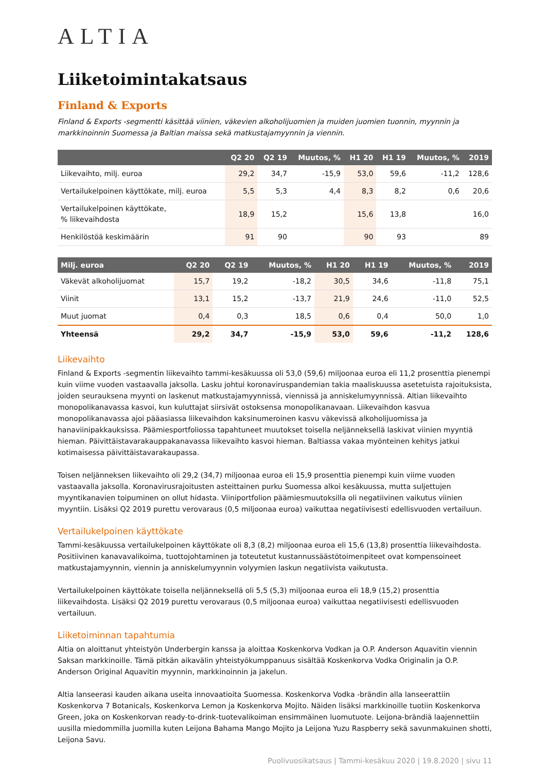ALTIA
Liiketoimintakatsaus
Finland & Exports
Finland & Exports -segmentti käsittää viinien, väkevien alkoholijuomien ja muiden juomien tuonnin, myynnin ja markkinoinnin Suomessa ja Baltian maissa sekä matkustajamyynnin ja viennin.
| | Q2 20 | Q2 19 | Muutos, % | H1 20 | H1 19 | Muutos, % | 2019 |
| --- | --- | --- | --- | --- | --- | --- | --- |
| Liikevaihto, milj. euroa | 29,2 | 34,7 | -15,9 | 53,0 | 59,6 | -11,2 | 128,6 |
| Vertailukelpoinen käyttökate, milj. euroa | 5,5 | 5,3 | 4,4 | 8,3 | 8,2 | 0,6 | 20,6 |
| Vertailukelpoinen käyttökate, % liikevaihdosta | 18,9 | 15,2 | | 15,6 | 13,8 | | 16,0 |
| Henkilöstöä keskimäärin | 91 | 90 | | 90 | 93 | | 89 |
| Milj. euroa | Q2 20 | Q2 19 | Muutos, % | H1 20 | H1 19 | Muutos, % | 2019 |
| --- | --- | --- | --- | --- | --- | --- | --- |
| Väkevät alkoholijuomat | 15,7 | 19,2 | -18,2 | 30,5 | 34,6 | -11,8 | 75,1 |
| Viinit | 13,1 | 15,2 | -13,7 | 21,9 | 24,6 | -11,0 | 52,5 |
| Muut juomat | 0,4 | 0,3 | 18,5 | 0,6 | 0,4 | 50,0 | 1,0 |
| Yhteensä | 29,2 | 34,7 | -15,9 | 53,0 | 59,6 | -11,2 | 128,6 |
Liikevaihto
Finland & Exports -segmentin liikevaihto tammi-kesäkuussa oli 53,0 (59,6) miljoonaa euroa eli 11,2 prosenttia pienempi kuin viime vuoden vastaavalla jaksolla. Lasku johtui koronaviruspandemian takia maaliskuussa asetetuista rajoituksista, joiden seurauksena myynti on laskenut matkustajamyynnissä, viennissä ja anniskelumyynnissä. Altian liikevaihto monopolikanavassa kasvoi, kun kuluttajat siirsivät ostoksensa monopolikanavaan. Liikevaihdon kasvua monopolikanavassa ajoi pääasiassa liikevaihdon kaksinumeroinen kasvu väkevissä alkoholijuomissa ja hanaviinipakkauksissa. Päämiesportfoliossa tapahtuneet muutokset toisella neljänneksellä laskivat viinien myyntiä hieman. Päivittäistavarakauppakanavassa liikevaihto kasvoi hieman. Baltiassa vakaa myönteinen kehitys jatkui kotimaisessa päivittäistavarakaupassa.
Toisen neljänneksen liikevaihto oli 29,2 (34,7) miljoonaa euroa eli 15,9 prosenttia pienempi kuin viime vuoden vastaavalla jaksolla. Koronavirusrajoitusten asteittainen purku Suomessa alkoi kesäkuussa, mutta suljettujen myyntikanavien toipuminen on ollut hidasta. Viiniportfolion päämiesmuutoksilla oli negatiivinen vaikutus viinien myyntiin. Lisäksi Q2 2019 purettu verovaraus (0,5 miljoonaa euroa) vaikuttaa negatiivisesti edellisvuoden vertailuun.
Vertailukelpoinen käyttökate
Tammi-kesäkuussa vertailukelpoinen käyttökate oli 8,3 (8,2) miljoonaa euroa eli 15,6 (13,8) prosenttia liikevaihdosta. Positiivinen kanavavalikoima, tuottojohtaminen ja toteutetut kustannussäästötoimenpiteet ovat kompensoineet matkustajamyynnin, viennin ja anniskelumyynnin volyymien laskun negatiivista vaikutusta.
Vertailukelpoinen käyttökate toisella neljänneksellä oli 5,5 (5,3) miljoonaa euroa eli 18,9 (15,2) prosenttia liikevaihdosta. Lisäksi Q2 2019 purettu verovaraus (0,5 miljoonaa euroa) vaikuttaa negatiivisesti edellisvuoden vertailuun.
Liiketoiminnan tapahtumia
Altia on aloittanut yhteistyön Underbergin kanssa ja aloittaa Koskenkorva Vodkan ja O.P. Anderson Aquavitin viennin Saksan markkinoille. Tämä pitkän aikavälin yhteistyökumppanuus sisältää Koskenkorva Vodka Originalin ja O.P. Anderson Original Aquavitin myynnin, markkinoinnin ja jakelun.
Altia lanseerasi kauden aikana useita innovaatioita Suomessa. Koskenkorva Vodka -brändin alla lanseerattiin Koskenkorva 7 Botanicals, Koskenkorva Lemon ja Koskenkorva Mojito. Näiden lisäksi markkinoille tuotiin Koskenkorva Green, joka on Koskenkorvan ready-to-drink-tuotevalikoiman ensimmäinen luomutuote. Leijona-brändiä laajennettiin uusilla miedommilla juomilla kuten Leijona Bahama Mango Mojito ja Leijona Yuzu Raspberry sekä savunmakuinen shotti, Leijona Savu.
Puolivuosikatsaus | Tammi-kesäkuu 2020 | 19.8.2020 | sivu 11